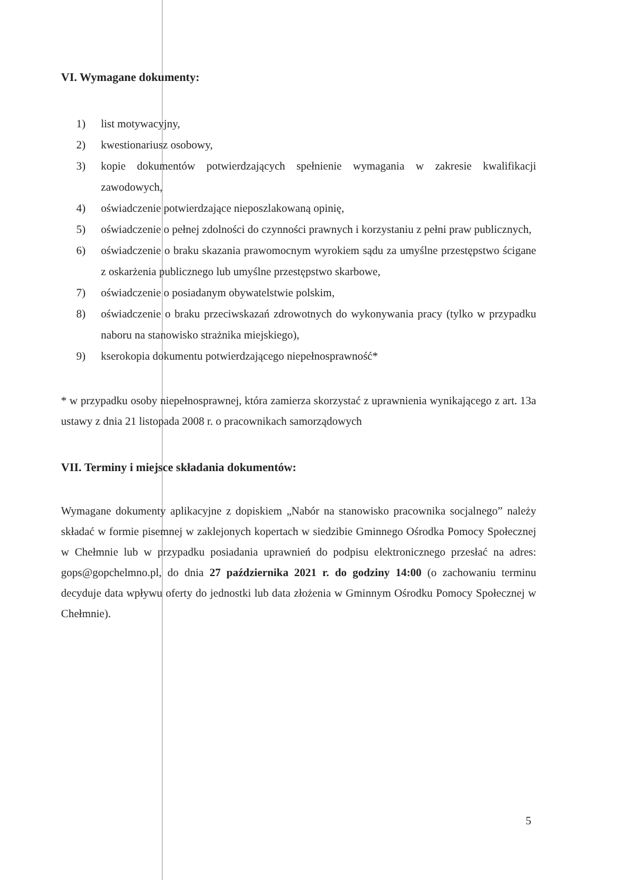VI. Wymagane dokumenty:
1) list motywacyjny,
2) kwestionariusz osobowy,
3) kopie dokumentów potwierdzających spełnienie wymagania w zakresie kwalifikacji zawodowych,
4) oświadczenie potwierdzające nieposzlakowaną opinię,
5) oświadczenie o pełnej zdolności do czynności prawnych i korzystaniu z pełni praw publicznych,
6) oświadczenie o braku skazania prawomocnym wyrokiem sądu za umyślne przestępstwo ścigane z oskarżenia publicznego lub umyślne przestępstwo skarbowe,
7) oświadczenie o posiadanym obywatelstwie polskim,
8) oświadczenie o braku przeciwskazań zdrowotnych do wykonywania pracy (tylko w przypadku naboru na stanowisko strażnika miejskiego),
9) kserokopia dokumentu potwierdzającego niepełnosprawność*
* w przypadku osoby niepełnosprawnej, która zamierza skorzystać z uprawnienia wynikającego z art. 13a ustawy z dnia 21 listopada 2008 r. o pracownikach samorządowych
VII. Terminy i miejsce składania dokumentów:
Wymagane dokumenty aplikacyjne z dopiskiem „Nabór na stanowisko pracownika socjalnego” należy składać w formie pisemnej w zaklejonych kopertach w siedzibie Gminnego Ośrodka Pomocy Społecznej w Chełmnie lub w przypadku posiadania uprawnień do podpisu elektronicznego przesłać na adres: gops@gopchelmno.pl, do dnia 27 października 2021 r. do godziny 14:00 (o zachowaniu terminu decyduje data wpływu oferty do jednostki lub data złożenia w Gminnym Ośrodku Pomocy Społecznej w Chełmnie).
5